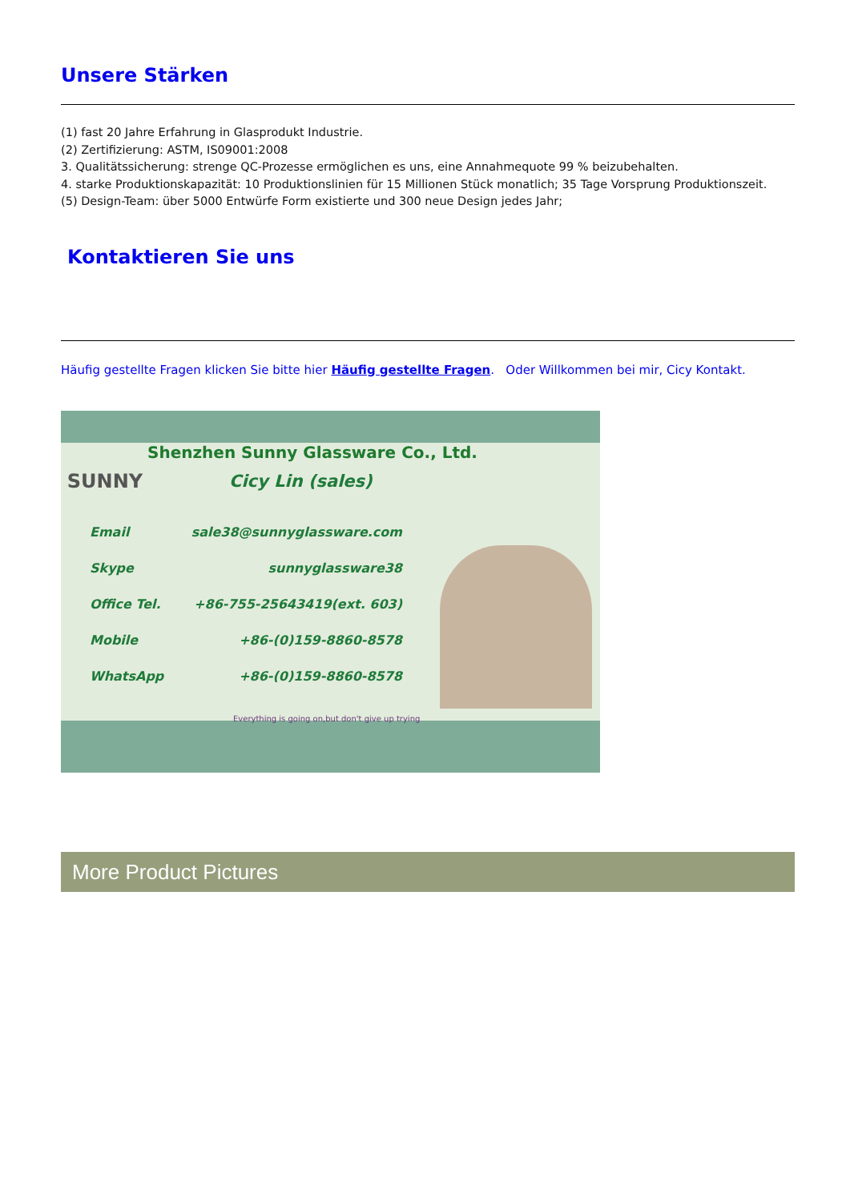Unsere Stärken
(1) fast 20 Jahre Erfahrung in Glasprodukt Industrie.
(2) Zertifizierung: ASTM, IS09001:2008
3. Qualitätssicherung: strenge QC-Prozesse ermöglichen es uns, eine Annahmequote 99 % beizubehalten.
4. starke Produktionskapazität: 10 Produktionslinien für 15 Millionen Stück monatlich; 35 Tage Vorsprung Produktionszeit.
(5) Design-Team: über 5000 Entwürfe Form existierte und 300 neue Design jedes Jahr;
Kontaktieren Sie uns
Häufig gestellte Fragen klicken Sie bitte hier Häufig gestellte Fragen. Oder Willkommen bei mir, Cicy Kontakt.
Shenzhen Sunny Glassware Co., Ltd.
SUNNY Cicy Lin (sales)
Email sale38@sunnyglassware.com
Skype sunnyglassware38
Office Tel. +86-755-25643419(ext. 603)
Mobile +86-(0)159-8860-8578
WhatsApp +86-(0)159-8860-8578
Everything is going on,but don't give up trying
More Product Pictures